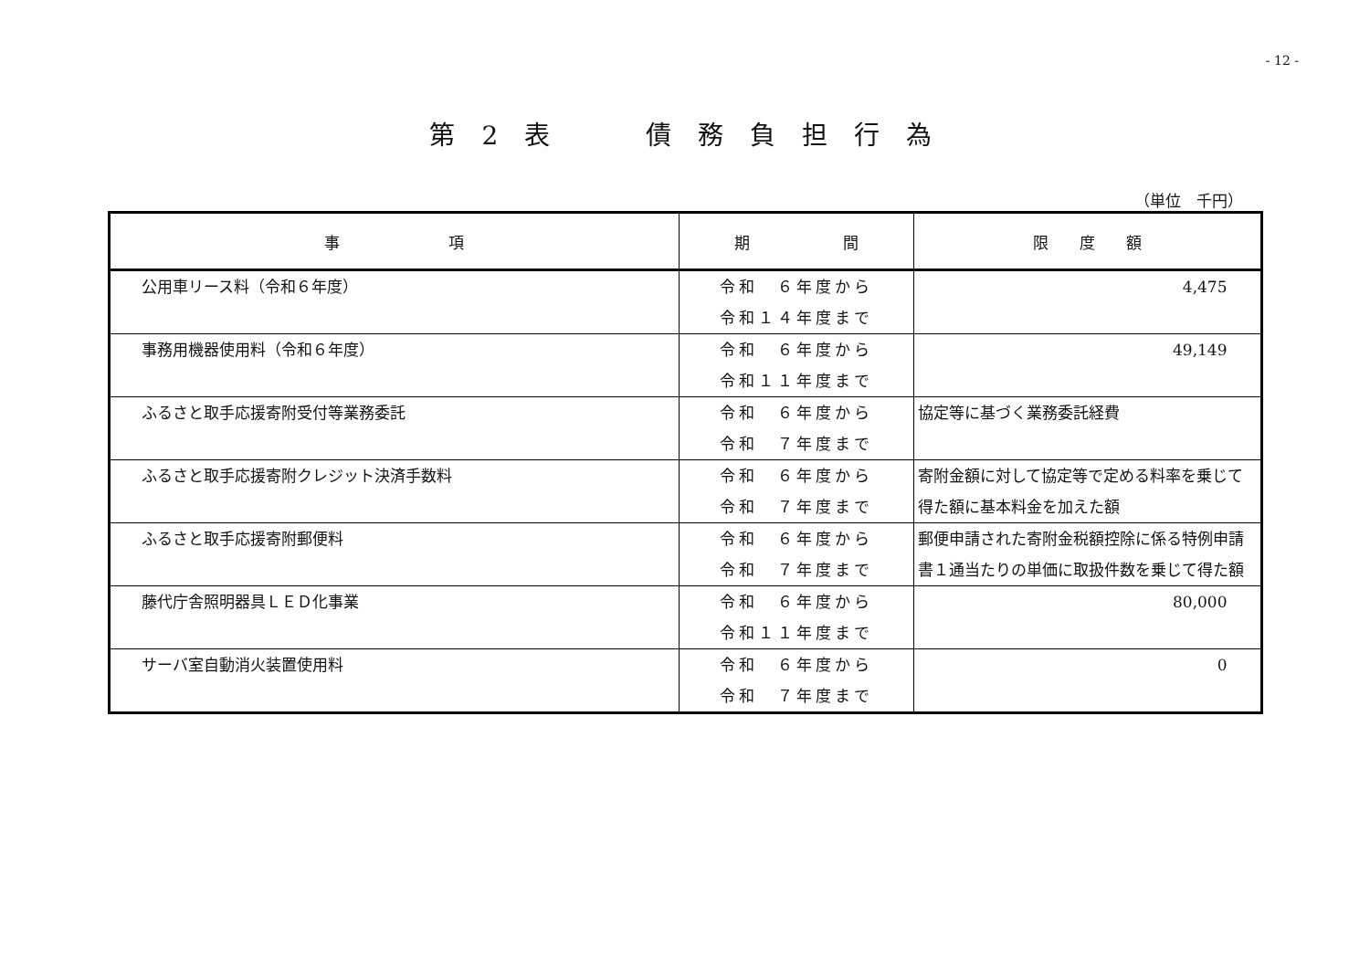- 12 -
第 2 表　　 債 務 負 担 行 為
（単位　千円）
| 事 項 | 期 間 | 限 度 額 |
| --- | --- | --- |
| 公用車リース料（令和６年度） | 令和 ６年度から 令和１４年度まで | 4,475 |
| 事務用機器使用料（令和６年度） | 令和 ６年度から 令和１１年度まで | 49,149 |
| ふるさと取手応援寄附受付等業務委託 | 令和 ６年度から 令和 ７年度まで | 協定等に基づく業務委託経費 |
| ふるさと取手応援寄附クレジット決済手数料 | 令和 ６年度から 令和 ７年度まで | 寄附金額に対して協定等で定める料率を乗じて得た額に基本料金を加えた額 |
| ふるさと取手応援寄附郵便料 | 令和 ６年度から 令和 ７年度まで | 郵便申請された寄附金税額控除に係る特例申請書１通当たりの単価に取扱件数を乗じて得た額 |
| 藤代庁舎照明器具ＬＥＤ化事業 | 令和 ６年度から 令和１１年度まで | 80,000 |
| サーバ室自動消火装置使用料 | 令和 ６年度から 令和 ７年度まで | 0 |